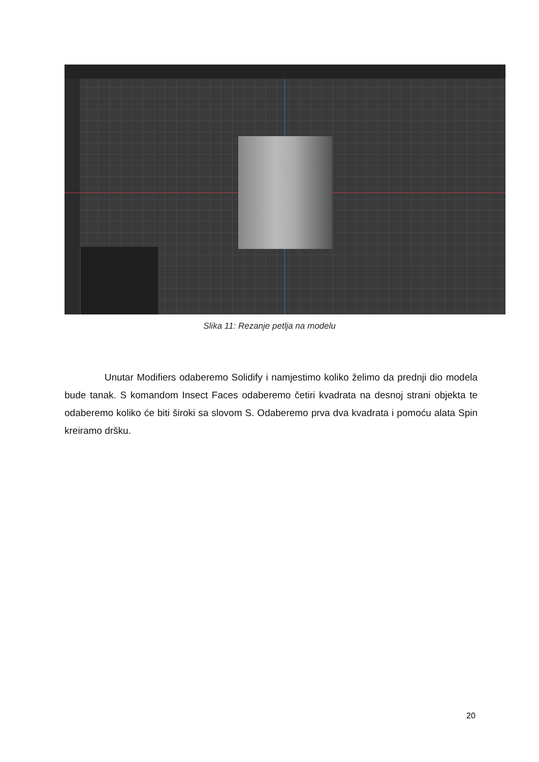Slika 11: Rezanje petlja na modelu
Unutar Modifiers odaberemo Solidify i namjestimo koliko želimo da prednji dio modela bude tanak. S komandom Insect Faces odaberemo četiri kvadrata na desnoj strani objekta te odaberemo koliko će biti široki sa slovom S. Odaberemo prva dva kvadrata i pomoću alata Spin kreiramo dršku.
20